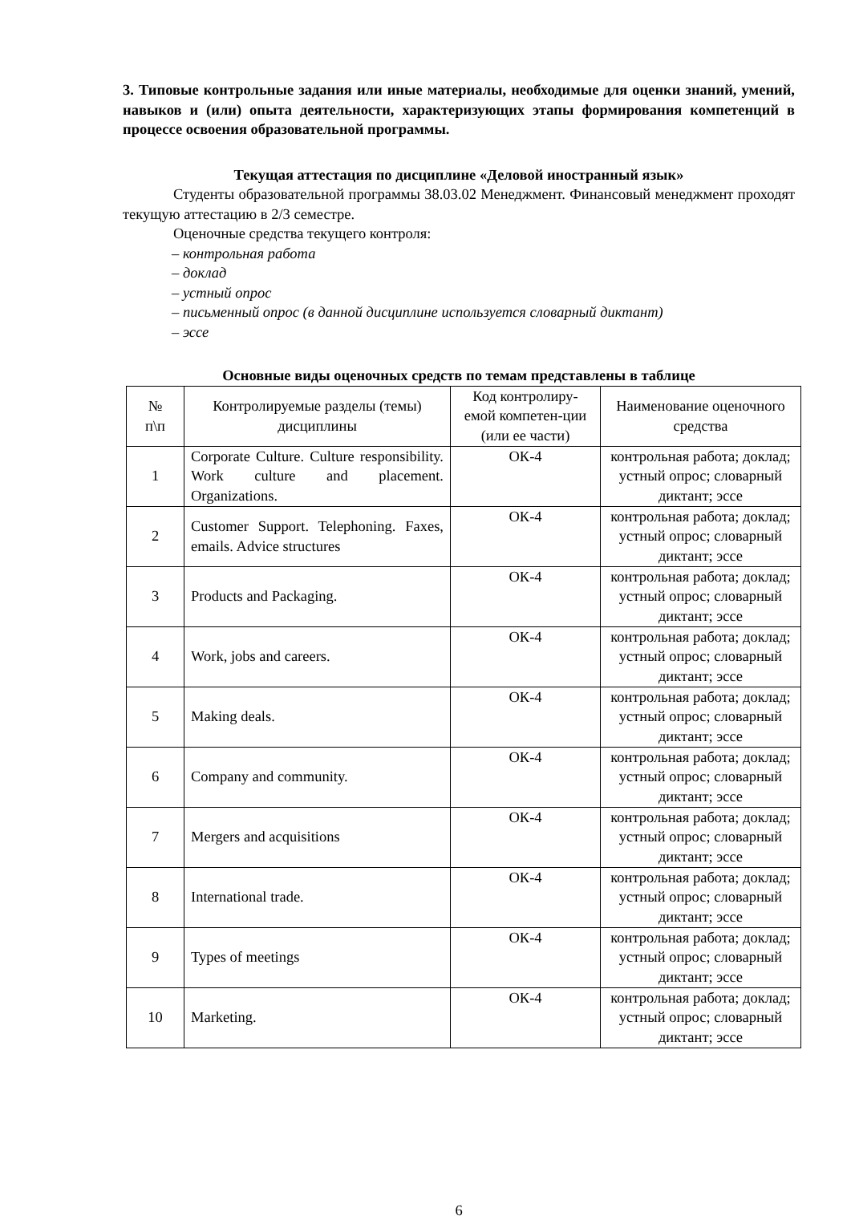3. Типовые контрольные задания или иные материалы, необходимые для оценки знаний, умений, навыков и (или) опыта деятельности, характеризующих этапы формирования компетенций в процессе освоения образовательной программы.
Текущая аттестация по дисциплине «Деловой иностранный язык»
Студенты образовательной программы 38.03.02 Менеджмент. Финансовый менеджмент проходят текущую аттестацию в 2/3 семестре.
Оценочные средства текущего контроля:
– контрольная работа
– доклад
– устный опрос
– письменный опрос (в данной дисциплине используется словарный диктант)
– эссе
Основные виды оценочных средств по темам представлены в таблице
| № п\п | Контролируемые разделы (темы) дисциплины | Код контролиру-емой компетен-ции (или ее части) | Наименование оценочного средства |
| 1 | Corporate Culture. Culture responsibility. Work culture and placement. Organizations. | ОК-4 | контрольная работа; доклад; устный опрос; словарный диктант; эссе |
| 2 | Customer Support. Telephoning. Faxes, emails. Advice structures | ОК-4 | контрольная работа; доклад; устный опрос; словарный диктант; эссе |
| 3 | Products and Packaging. | ОК-4 | контрольная работа; доклад; устный опрос; словарный диктант; эссе |
| 4 | Work, jobs and careers. | ОК-4 | контрольная работа; доклад; устный опрос; словарный диктант; эссе |
| 5 | Making deals. | ОК-4 | контрольная работа; доклад; устный опрос; словарный диктант; эссе |
| 6 | Company and community. | ОК-4 | контрольная работа; доклад; устный опрос; словарный диктант; эссе |
| 7 | Mergers and acquisitions | ОК-4 | контрольная работа; доклад; устный опрос; словарный диктант; эссе |
| 8 | International trade. | ОК-4 | контрольная работа; доклад; устный опрос; словарный диктант; эссе |
| 9 | Types of meetings | ОК-4 | контрольная работа; доклад; устный опрос; словарный диктант; эссе |
| 10 | Marketing. | ОК-4 | контрольная работа; доклад; устный опрос; словарный диктант; эссе |
6